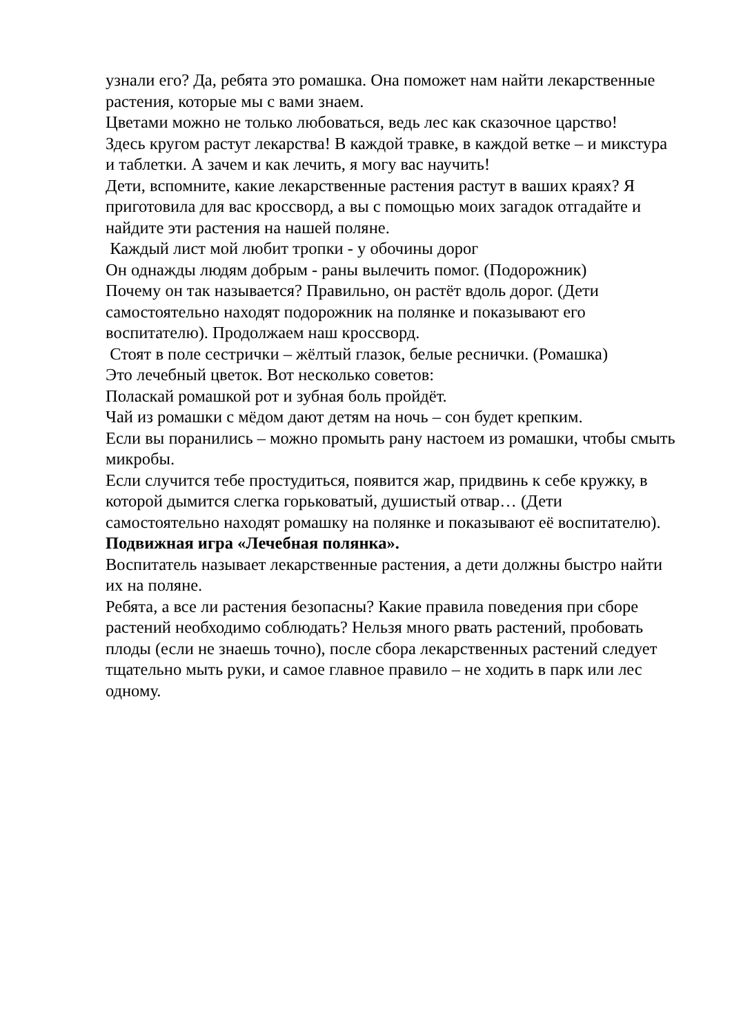узнали его? Да, ребята это ромашка. Она поможет нам найти лекарственные растения, которые мы с вами знаем.
Цветами можно не только любоваться, ведь лес как сказочное царство!
Здесь кругом растут лекарства! В каждой травке, в каждой ветке – и микстура и таблетки. А зачем и как лечить, я могу вас научить!
Дети, вспомните, какие лекарственные растения растут в ваших краях? Я приготовила для вас кроссворд, а вы с помощью моих загадок отгадайте и найдите эти растения на нашей поляне.
Каждый лист мой любит тропки - у обочины дорог
Он однажды людям добрым - раны вылечить помог. (Подорожник)
Почему он так называется? Правильно, он растёт вдоль дорог. (Дети самостоятельно находят подорожник на полянке и показывают его воспитателю). Продолжаем наш кроссворд.
Стоят в поле сестрички – жёлтый глазок, белые реснички. (Ромашка)
Это лечебный цветок. Вот несколько советов:
Поласкай ромашкой рот и зубная боль пройдёт.
Чай из ромашки с мёдом дают детям на ночь – сон будет крепким.
Если вы поранились – можно промыть рану настоем из ромашки, чтобы смыть микробы.
Если случится тебе простудиться, появится жар, придвинь к себе кружку, в которой дымится слегка горьковатый, душистый отвар… (Дети самостоятельно находят ромашку на полянке и показывают её воспитателю).
Подвижная игра «Лечебная полянка».
Воспитатель называет лекарственные растения, а дети должны быстро найти их на поляне.
Ребята, а все ли растения безопасны? Какие правила поведения при сборе растений необходимо соблюдать? Нельзя много рвать растений, пробовать плоды (если не знаешь точно), после сбора лекарственных растений следует тщательно мыть руки, и самое главное правило – не ходить в парк или лес одному.